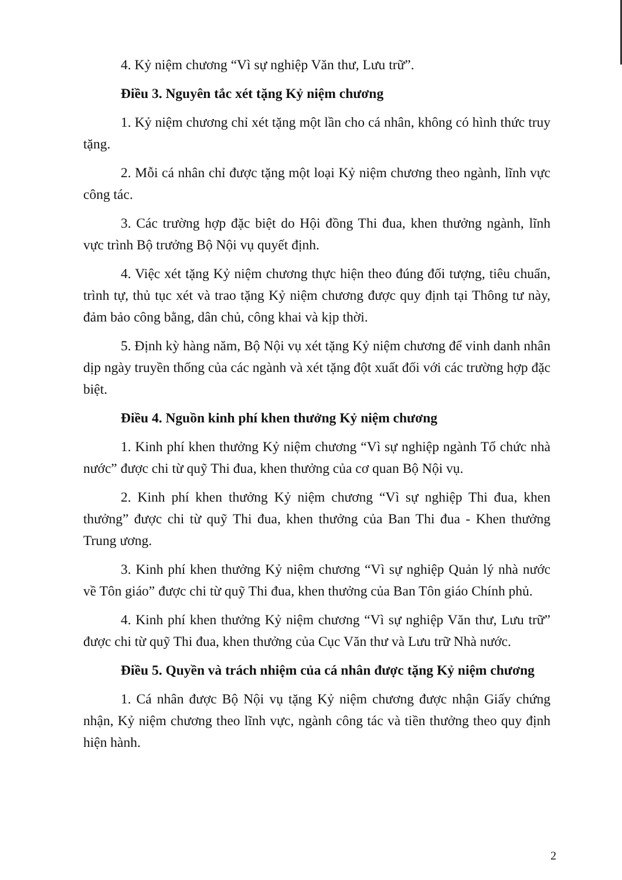4. Kỷ niệm chương “Vì sự nghiệp Văn thư, Lưu trữ”.
Điều 3. Nguyên tắc xét tặng Kỷ niệm chương
1. Kỷ niệm chương chỉ xét tặng một lần cho cá nhân, không có hình thức truy tặng.
2. Mỗi cá nhân chỉ được tặng một loại Kỷ niệm chương theo ngành, lĩnh vực công tác.
3. Các trường hợp đặc biệt do Hội đồng Thi đua, khen thưởng ngành, lĩnh vực trình Bộ trưởng Bộ Nội vụ quyết định.
4. Việc xét tặng Kỷ niệm chương thực hiện theo đúng đối tượng, tiêu chuẩn, trình tự, thủ tục xét và trao tặng Kỷ niệm chương được quy định tại Thông tư này, đảm bảo công bằng, dân chủ, công khai và kịp thời.
5. Định kỳ hàng năm, Bộ Nội vụ xét tặng Kỷ niệm chương để vinh danh nhân dịp ngày truyền thống của các ngành và xét tặng đột xuất đối với các trường hợp đặc biệt.
Điều 4. Nguồn kinh phí khen thưởng Kỷ niệm chương
1. Kinh phí khen thưởng Kỷ niệm chương “Vì sự nghiệp ngành Tổ chức nhà nước” được chi từ quỹ Thi đua, khen thưởng của cơ quan Bộ Nội vụ.
2. Kinh phí khen thưởng Kỷ niệm chương “Vì sự nghiệp Thi đua, khen thưởng” được chi từ quỹ Thi đua, khen thưởng của Ban Thi đua - Khen thưởng Trung ương.
3. Kinh phí khen thưởng Kỷ niệm chương “Vì sự nghiệp Quản lý nhà nước về Tôn giáo” được chi từ quỹ Thi đua, khen thưởng của Ban Tôn giáo Chính phủ.
4. Kinh phí khen thưởng Kỷ niệm chương “Vì sự nghiệp Văn thư, Lưu trữ” được chi từ quỹ Thi đua, khen thưởng của Cục Văn thư và Lưu trữ Nhà nước.
Điều 5. Quyền và trách nhiệm của cá nhân được tặng Kỷ niệm chương
1. Cá nhân được Bộ Nội vụ tặng Kỷ niệm chương được nhận Giấy chứng nhận, Kỷ niệm chương theo lĩnh vực, ngành công tác và tiền thưởng theo quy định hiện hành.
2